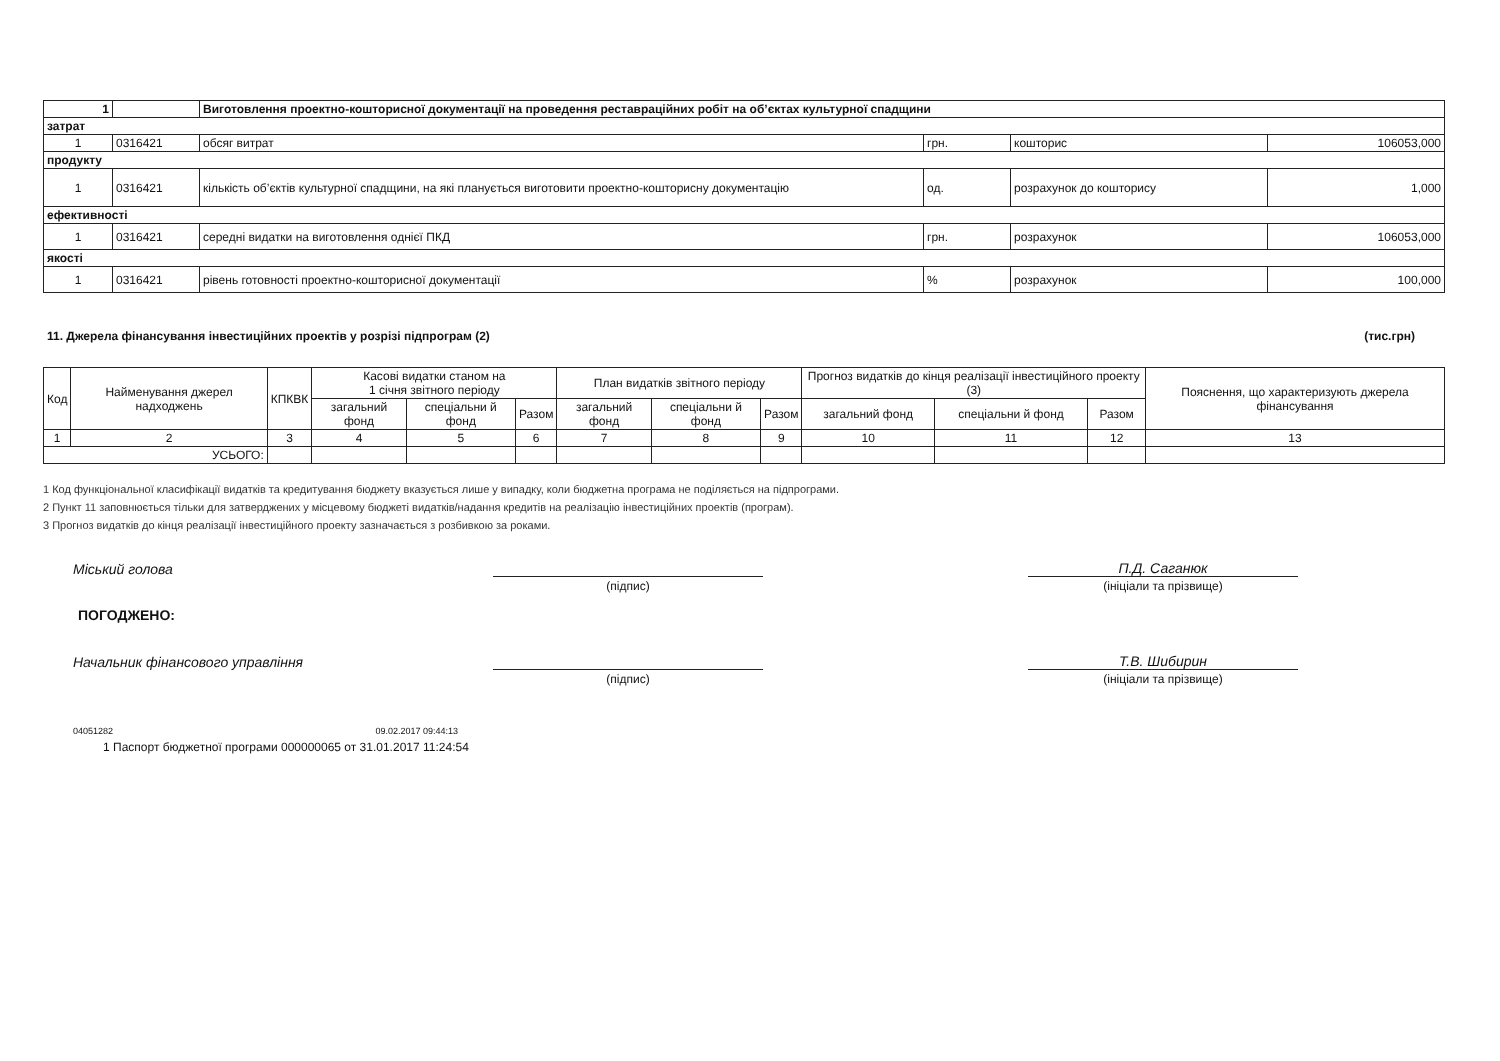| 1 | | Виготовлення проектно-кошторисної документації на проведення реставраційних робіт на об’єктах культурної спадщини | | | |
| затрат | | | | | |
| 1 | 0316421 | обсяг витрат | грн. | кошторис | 106053,000 |
| продукту | | | | | |
| 1 | 0316421 | кількість об’єктів культурної спадщини, на які планується виготовити проектно-кошторисну документацію | од. | розрахунок до кошторису | 1,000 |
| ефективності | | | | | |
| 1 | 0316421 | середні видатки на виготовлення однієї ПКД | грн. | розрахунок | 106053,000 |
| якості | | | | | |
| 1 | 0316421 | рівень готовності проектно-кошторисної документації | % | розрахунок | 100,000 |
11. Джерела фінансування інвестиційних проектів у розрізі підпрограм (2) (тис.грн)
| Код | Найменування джерел надходжень | КПКВК | Касові видатки станом на 1 січня звітного періоду | | | План видатків звітного періоду | | | Прогноз видатків до кінця реалізації інвестиційного проекту (3) | | | Пояснення, що характеризують джерела фінансування |
| --- | --- | --- | --- | --- | --- | --- | --- | --- | --- | --- | --- | --- |
| | | | загальний фонд | спеціальни й фонд | Разом | загальний фонд | спеціальни й фонд | Разом | загальний фонд | спеціальни й фонд | Разом | |
| 1 | 2 | 3 | 4 | 5 | 6 | 7 | 8 | 9 | 10 | 11 | 12 | 13 |
| УСЬОГО: | | | | | | | | | | | | |
1 Код функціональної класифікації видатків та кредитування бюджету вказується лише у випадку, коли бюджетна програма не поділяється на підпрограми.
2 Пункт 11 заповнюється тільки для затверджених у місцевому бюджеті видатків/надання кредитів на реалізацію інвестиційних проектів (програм).
3 Прогноз видатків до кінця реалізації інвестиційного проекту зазначається з розбивкою за роками.
Міський голова
П.Д. Саганюк
(підпис)
(ініціали та прізвище)
ПОГОДЖЕНО:
Начальник фінансового управління
Т.В. Шибирин
(підпис)
(ініціали та прізвище)
04051282 09.02.2017 09:44:13
1 Паспорт бюджетної програми 000000065 от 31.01.2017 11:24:54